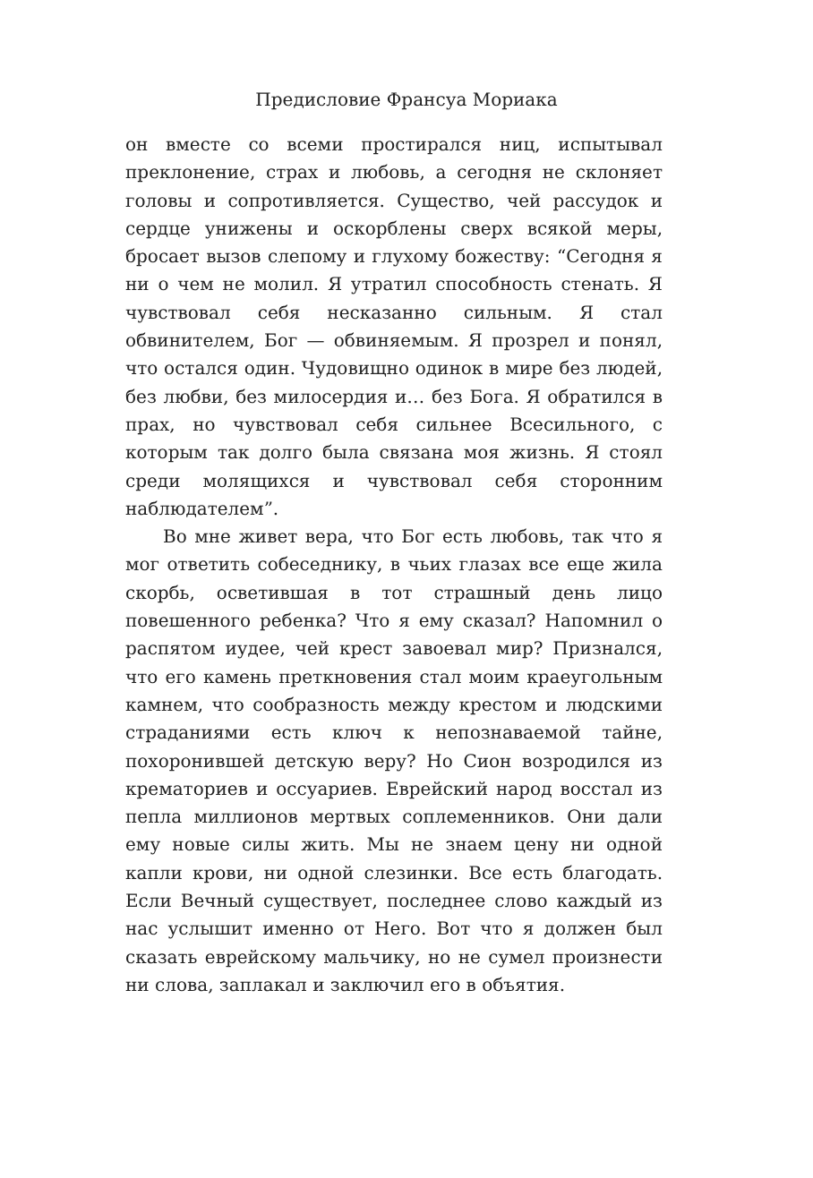Предисловие Франсуа Мориака
он вместе со всеми простирался ниц, испытывал прекло­нение, страх и любовь, а сегодня не склоняет головы и сопротивляется. Существо, чей рассудок и сердце униже­ны и оскорблены сверх всякой меры, бросает вызов сле­пому и глухому божеству: “Сегодня я ни о чем не молил. Я утратил способность стенать. Я чувствовал себя не­сказанно сильным. Я стал обвинителем, Бог — обвиня­емым. Я прозрел и понял, что остался один. Чудовищно одинок в мире без людей, без любви, без милосердия и… без Бога. Я обратился в прах, но чувствовал себя силь­нее Всесильного, с которым так долго была связана моя жизнь. Я стоял среди молящихся и чувствовал себя сто­ронним наблюдателем”.
Во мне живет вера, что Бог есть любовь, так что я мог ответить собеседнику, в чьих глазах все еще жила скорбь, осветившая в тот страшный день лицо повешенного ре­бенка? Что я ему сказал? Напомнил о распятом иудее, чей крест завоевал мир? Признался, что его камень прет­кновения стал моим краеугольным камнем, что сооб­разность между крестом и людскими страданиями есть ключ к непознаваемой тайне, похоронившей детскую веру? Но Сион возродился из крематориев и оссуариев. Еврейский народ восстал из пепла миллионов мертвых соплеменников. Они дали ему новые силы жить. Мы не знаем цену ни одной капли крови, ни одной слезинки. Все есть благодать. Если Вечный существует, последнее слово каждый из нас услышит именно от Него. Вот что я должен был сказать еврейскому мальчику, но не сумел произнести ни слова, заплакал и заключил его в объятия.